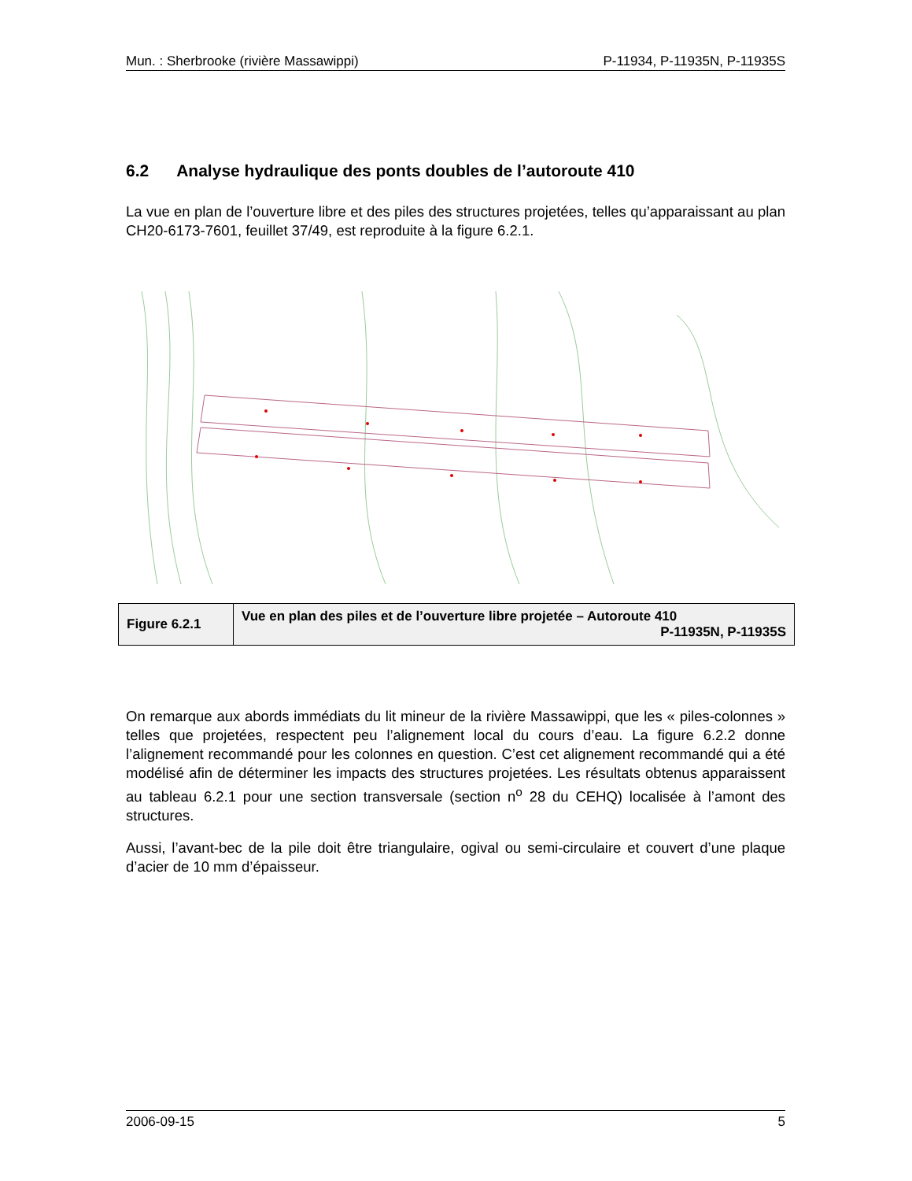Mun. : Sherbrooke (rivière Massawippi) P-11934, P-11935N, P-11935S
6.2 Analyse hydraulique des ponts doubles de l’autoroute 410
La vue en plan de l’ouverture libre et des piles des structures projetées, telles qu’apparaissant au plan CH20-6173-7601, feuillet 37/49, est reproduite à la figure 6.2.1.
| Figure 6.2.1 | Vue en plan des piles et de l’ouverture libre projetée – Autoroute 410 P-11935N, P-11935S |
On remarque aux abords immédiats du lit mineur de la rivière Massawippi, que les « piles-colonnes » telles que projetées, respectent peu l’alignement local du cours d’eau. La figure 6.2.2 donne l’alignement recommandé pour les colonnes en question. C’est cet alignement recommandé qui a été modélisé afin de déterminer les impacts des structures projetées. Les résultats obtenus apparaissent au tableau 6.2.1 pour une section transversale (section n<sup>o</sup> 28 du CEHQ) localisée à l’amont des structures.
Aussi, l’avant-bec de la pile doit être triangulaire, ogival ou semi-circulaire et couvert d’une plaque d’acier de 10 mm d’épaisseur.
2006-09-15 5